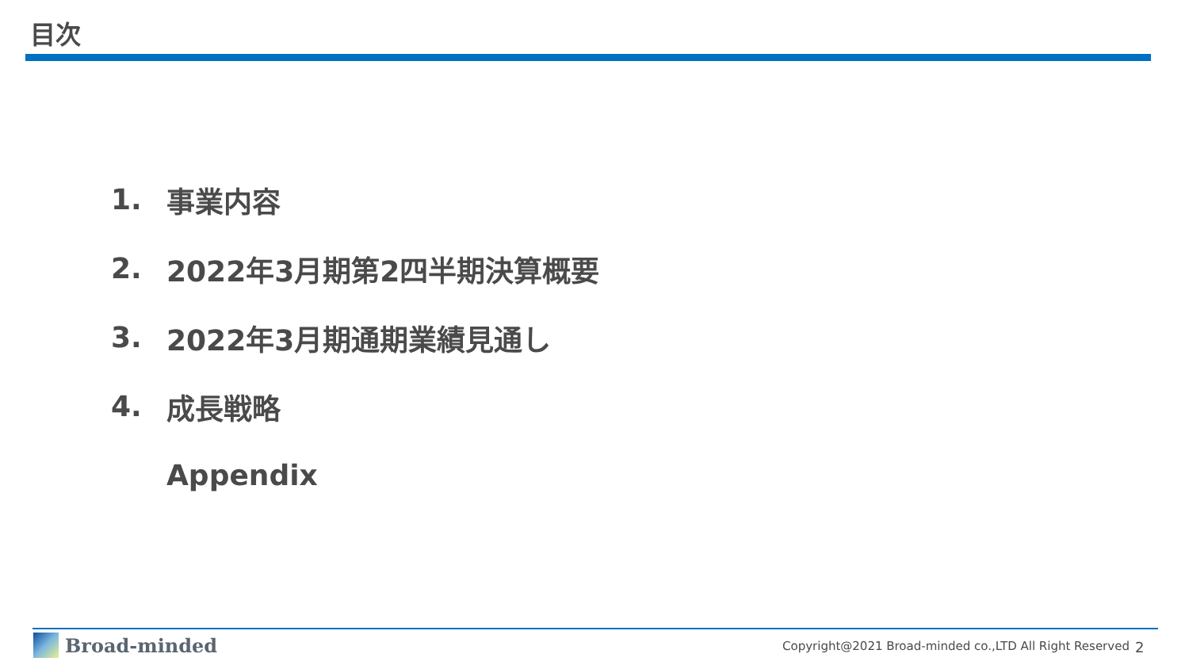目次
1. 事業内容
2. 2022年3月期第2四半期決算概要
3. 2022年3月期通期業績見通し
4. 成長戦略
Appendix
Broad-minded
Copyright@2021 Broad-minded co.,LTD All Right Reserved
2